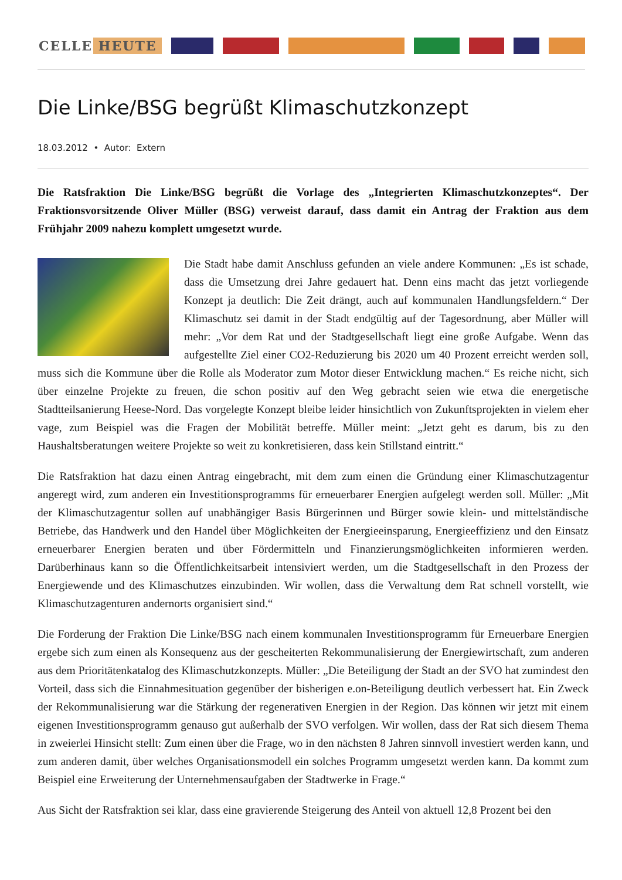CELLE HEUTE
Die Linke/BSG begrüßt Klimaschutzkonzept
18.03.2012 • Autor: Extern
Die Ratsfraktion Die Linke/BSG begrüßt die Vorlage des „Integrierten Klimaschutzkonzeptes“. Der Fraktionsvorsitzende Oliver Müller (BSG) verweist darauf, dass damit ein Antrag der Fraktion aus dem Frühjahr 2009 nahezu komplett umgesetzt wurde.
Die Stadt habe damit Anschluss gefunden an viele andere Kommunen: „Es ist schade, dass die Umsetzung drei Jahre gedauert hat. Denn eins macht das jetzt vorliegende Konzept ja deutlich: Die Zeit drängt, auch auf kommunalen Handlungsfeldern.“ Der Klimaschutz sei damit in der Stadt endgültig auf der Tagesordnung, aber Müller will mehr: „Vor dem Rat und der Stadtgesellschaft liegt eine große Aufgabe. Wenn das aufgestellte Ziel einer CO2-Reduzierung bis 2020 um 40 Prozent erreicht werden soll, muss sich die Kommune über die Rolle als Moderator zum Motor dieser Entwicklung machen.“ Es reiche nicht, sich über einzelne Projekte zu freuen, die schon positiv auf den Weg gebracht seien wie etwa die energetische Stadtteilsanierung Heese-Nord. Das vorgelegte Konzept bleibe leider hinsichtlich von Zukunftsprojekten in vielem eher vage, zum Beispiel was die Fragen der Mobilität betreffe. Müller meint: „Jetzt geht es darum, bis zu den Haushaltsberatungen weitere Projekte so weit zu konkretisieren, dass kein Stillstand eintritt.“
Die Ratsfraktion hat dazu einen Antrag eingebracht, mit dem zum einen die Gründung einer Klimaschutzagentur angeregt wird, zum anderen ein Investitionsprogramms für erneuerbarer Energien aufgelegt werden soll. Müller: „Mit der Klimaschutzagentur sollen auf unabhängiger Basis Bürgerinnen und Bürger sowie klein- und mittelständische Betriebe, das Handwerk und den Handel über Möglichkeiten der Energieeinsparung, Energieeffizienz und den Einsatz erneuerbarer Energien beraten und über Fördermitteln und Finanzierungsmöglichkeiten informieren werden. Darüberhinaus kann so die Öffentlichkeitsarbeit intensiviert werden, um die Stadtgesellschaft in den Prozess der Energiewende und des Klimaschutzes einzubinden. Wir wollen, dass die Verwaltung dem Rat schnell vorstellt, wie Klimaschutzagenturen andernorts organisiert sind.“
Die Forderung der Fraktion Die Linke/BSG nach einem kommunalen Investitionsprogramm für Erneuerbare Energien ergebe sich zum einen als Konsequenz aus der gescheiterten Rekommunalisierung der Energiewirtschaft, zum anderen aus dem Prioritätenkatalog des Klimaschutzkonzepts. Müller: „Die Beteiligung der Stadt an der SVO hat zumindest den Vorteil, dass sich die Einnahmesituation gegenüber der bisherigen e.on-Beteiligung deutlich verbessert hat. Ein Zweck der Rekommunalisierung war die Stärkung der regenerativen Energien in der Region. Das können wir jetzt mit einem eigenen Investitionsprogramm genauso gut außerhalb der SVO verfolgen. Wir wollen, dass der Rat sich diesem Thema in zweierlei Hinsicht stellt: Zum einen über die Frage, wo in den nächsten 8 Jahren sinnvoll investiert werden kann, und zum anderen damit, über welches Organisationsmodell ein solches Programm umgesetzt werden kann. Da kommt zum Beispiel eine Erweiterung der Unternehmensaufgaben der Stadtwerke in Frage.“
Aus Sicht der Ratsfraktion sei klar, dass eine gravierende Steigerung des Anteil von aktuell 12,8 Prozent bei den